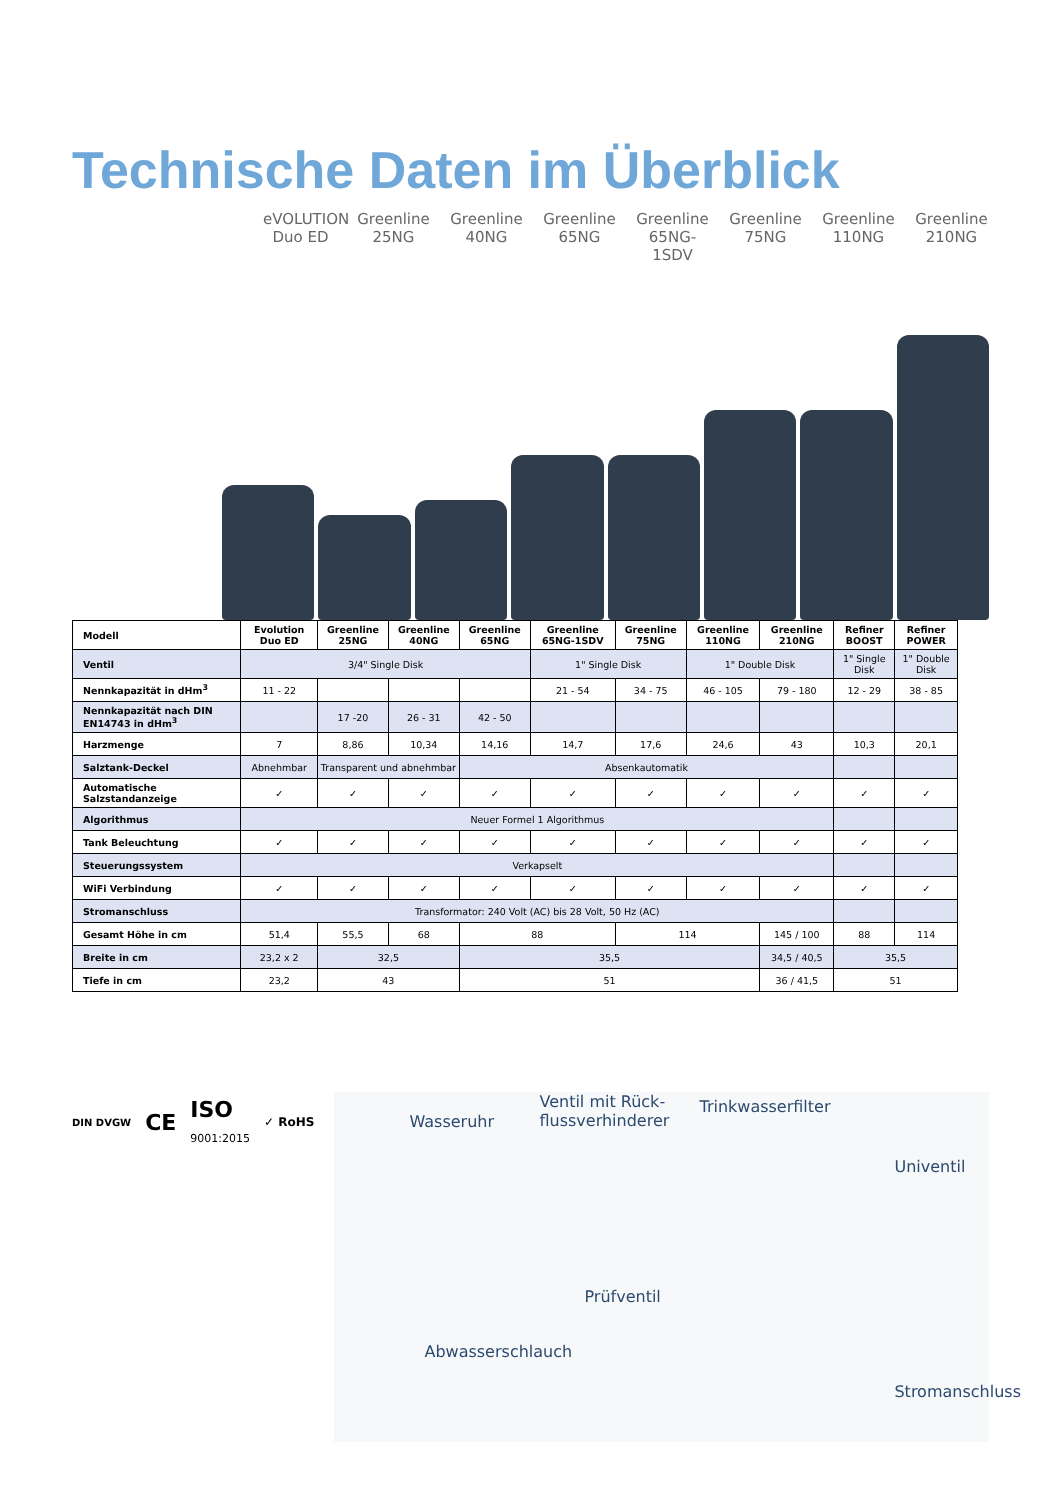Technische Daten im Überblick
eVOLUTION Duo ED
Greenline 25NG
Greenline 40NG
Greenline 65NG
Greenline 65NG-1SDV
Greenline 75NG
Greenline 110NG
Greenline 210NG
| Modell | Evolution Duo ED | Greenline 25NG | Greenline 40NG | Greenline 65NG | Greenline 65NG-1SDV | Greenline 75NG | Greenline 110NG | Greenline 210NG | Refiner BOOST | Refiner POWER |
| --- | --- | --- | --- | --- | --- | --- | --- | --- | --- | --- |
| Ventil | 3/4" Single Disk | | | | 1" Single Disk | | 1" Double Disk | | 1" Single Disk | 1" Double Disk |
| Nennkapazität in dHm<sup>3</sup> | 11 - 22 | | | | 21 - 54 | 34 - 75 | 46 - 105 | 79 - 180 | 12 - 29 | 38 - 85 |
| Nennkapazität nach DIN EN14743 in dHm<sup>3</sup> | | 17 -20 | 26 - 31 | 42 - 50 | | | | | | |
| Harzmenge | 7 | 8,86 | 10,34 | 14,16 | 14,7 | 17,6 | 24,6 | 43 | 10,3 | 20,1 |
| Salztank-Deckel | Abnehmbar | Transparent und abnehmbar | | Absenkautomatik | | | | | | |
| Automatische Salzstandanzeige | ✓ | ✓ | ✓ | ✓ | ✓ | ✓ | ✓ | ✓ | ✓ | ✓ |
| Algorithmus | Neuer Formel 1 Algorithmus | | | | | | | | | |
| Tank Beleuchtung | ✓ | ✓ | ✓ | ✓ | ✓ | ✓ | ✓ | ✓ | ✓ | ✓ |
| Steuerungssystem | Verkapselt | | | | | | | | | |
| WiFi Verbindung | ✓ | ✓ | ✓ | ✓ | ✓ | ✓ | ✓ | ✓ | ✓ | ✓ |
| Stromanschluss | Transformator: 240 Volt (AC) bis 28 Volt, 50 Hz (AC) | | | | | | | | | |
| Gesamt Höhe in cm | 51,4 | 55,5 | 68 | 88 | | 114 | | 145 / 100 | 88 | 114 |
| Breite in cm | 23,2 x 2 | 32,5 | | 35,5 | | | | 34,5 / 40,5 | 35,5 | |
| Tiefe in cm | 23,2 | 43 | | 51 | | | | 36 / 41,5 | 51 | |
DIN DVGW CE ISO
9001:2015 ✓ RoHS
Wasseruhr
Ventil mit Rück-
flussverhinderer
Trinkwasserfilter
Univentil
Prüfventil
Abwasserschlauch
Stromanschluss